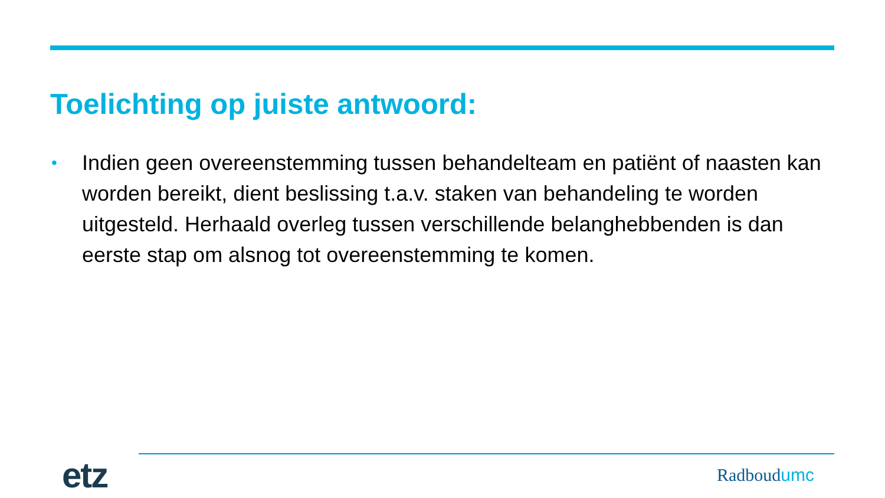Toelichting op juiste antwoord:
• Indien geen overeenstemming tussen behandelteam en patiënt of naasten kan worden bereikt, dient beslissing t.a.v. staken van behandeling te worden uitgesteld. Herhaald overleg tussen verschillende belanghebbenden is dan eerste stap om alsnog tot overeenstemming te komen.
etz
Radboudumc